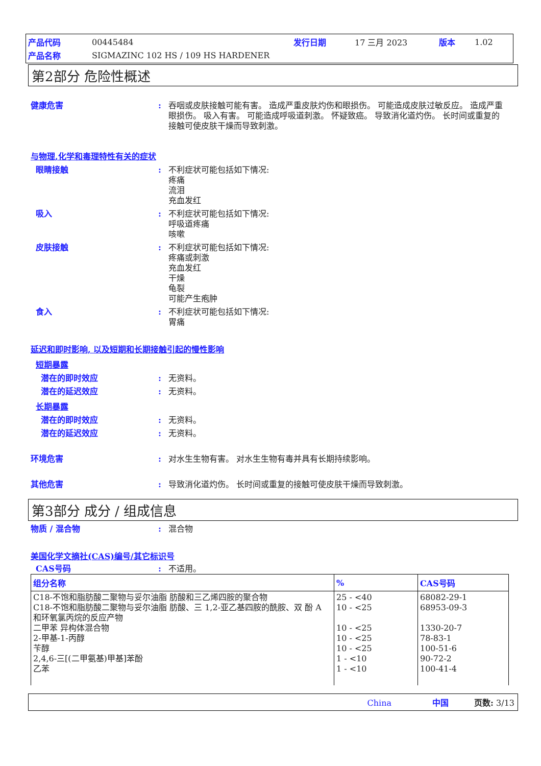| 产品代码 | 00445484 | 发行日期 | 17 三月 2023 | 版本 | 1.02 |
| 产品名称 | SIGMAZINC 102 HS / 109 HS HARDENER | | | | |
第2部分 危险性概述
健康危害 : 吞咽或皮肤接触可能有害。 造成严重皮肤灼伤和眼损伤。 可能造成皮肤过敏反应。 造成严重眼损伤。 吸入有害。 可能造成呼吸道刺激。 怀疑致癌。 导致消化道灼伤。 长时间或重复的接触可使皮肤干燥而导致刺激。
与物理,化学和毒理特性有关的症状
眼睛接触 : 不利症状可能包括如下情况:
疼痛
流泪
充血发红
吸入 : 不利症状可能包括如下情况:
呼吸道疼痛
咳嗽
皮肤接触 : 不利症状可能包括如下情况:
疼痛或刺激
充血发红
干燥
龟裂
可能产生疱肿
食入 : 不利症状可能包括如下情况:
胃痛
延迟和即时影响, 以及短期和长期接触引起的慢性影响
短期暴露
潜在的即时效应 : 无资料。
潜在的延迟效应 : 无资料。
长期暴露
潜在的即时效应 : 无资料。
潜在的延迟效应 : 无资料。
环境危害 : 对水生生物有害。 对水生生物有毒并具有长期持续影响。
其他危害 : 导致消化道灼伤。 长时间或重复的接触可使皮肤干燥而导致刺激。
第3部分 成分 / 组成信息
物质 / 混合物 : 混合物
美国化学文摘社(CAS)编号/其它标识号
CAS号码 : 不适用。
| 组分名称 | % | CAS号码 |
| --- | --- | --- |
| C18-不饱和脂肪酸二聚物与妥尔油脂 肪酸和三乙烯四胺的聚合物 C18-不饱和脂肪酸二聚物与妥尔油脂 肪酸、三 1,2-亚乙基四胺的酰胺、双 酚 A 和环氧氯丙烷的反应产物 二甲苯 异构体混合物 2-甲基-1-丙醇 苄醇 2,4,6-三[(二甲氨基)甲基]苯酚 乙苯 | 25 - <40 10 - <25 10 - <25 10 - <25 10 - <25 1 - <10 1 - <10 | 68082-29-1 68953-09-3 1330-20-7 78-83-1 100-51-6 90-72-2 100-41-4 |
China 中国 页数: 3/13